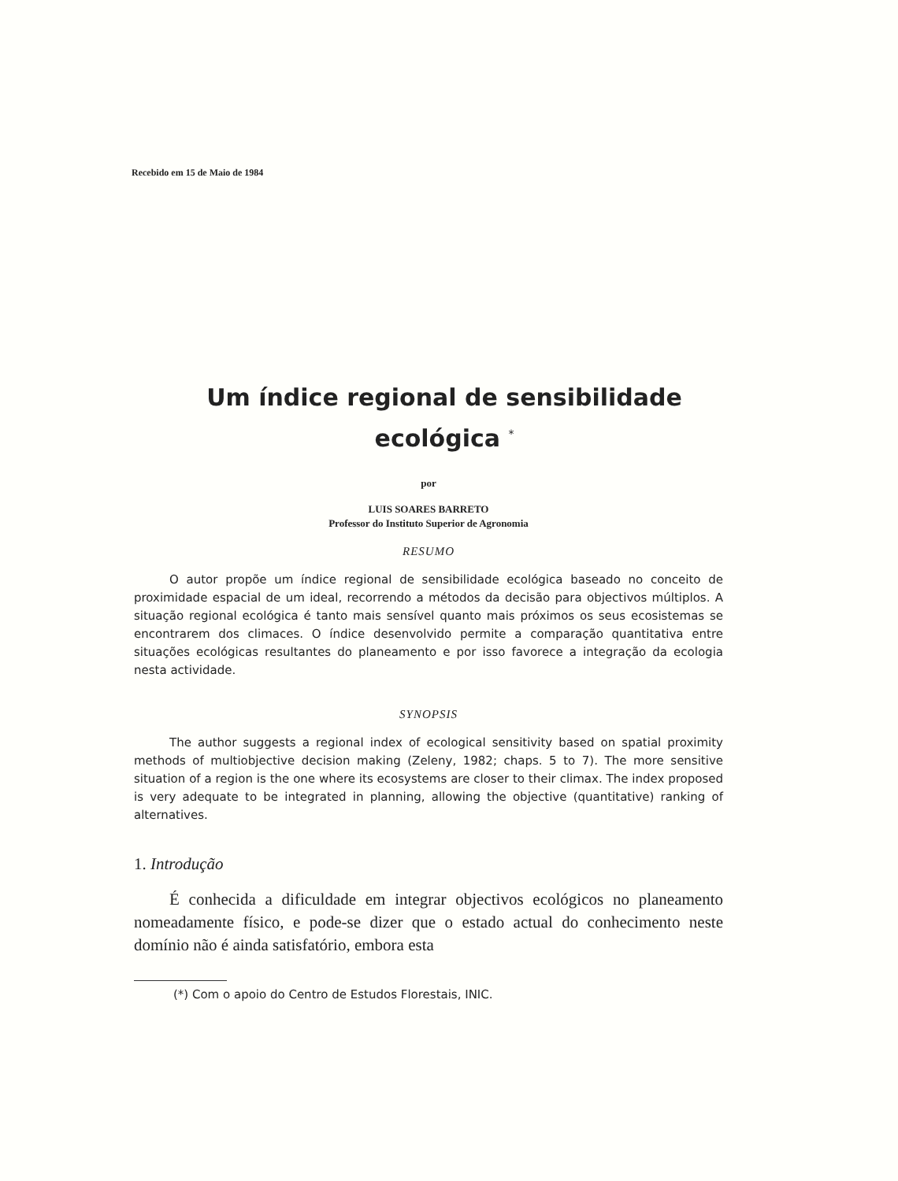Recebido em 15 de Maio de 1984
Um índice regional de sensibilidade
ecológica <sup>*</sup>
por
LUIS SOARES BARRETO
Professor do Instituto Superior de Agronomia
RESUMO
O autor propõe um índice regional de sensibilidade ecológica baseado no conceito de proximidade espacial de um ideal, recorrendo a métodos da decisão para objectivos múltiplos. A situação regional ecológica é tanto mais sensível quanto mais próximos os seus ecosistemas se encontrarem dos climaces. O índice desenvolvido permite a comparação quantitativa entre situações ecológicas resultantes do planeamento e por isso favorece a integração da ecologia nesta actividade.
SYNOPSIS
The author suggests a regional index of ecological sensitivity based on spatial proximity methods of multiobjective decision making (Zeleny, 1982; chaps. 5 to 7). The more sensitive situation of a region is the one where its ecosystems are closer to their climax. The index proposed is very adequate to be integrated in planning, allowing the objective (quantitative) ranking of alternatives.
1. Introdução
É conhecida a dificuldade em integrar objectivos ecológicos no planeamento nomeadamente físico, e pode-se dizer que o estado actual do conhecimento neste domínio não é ainda satisfatório, embora esta
(*) Com o apoio do Centro de Estudos Florestais, INIC.